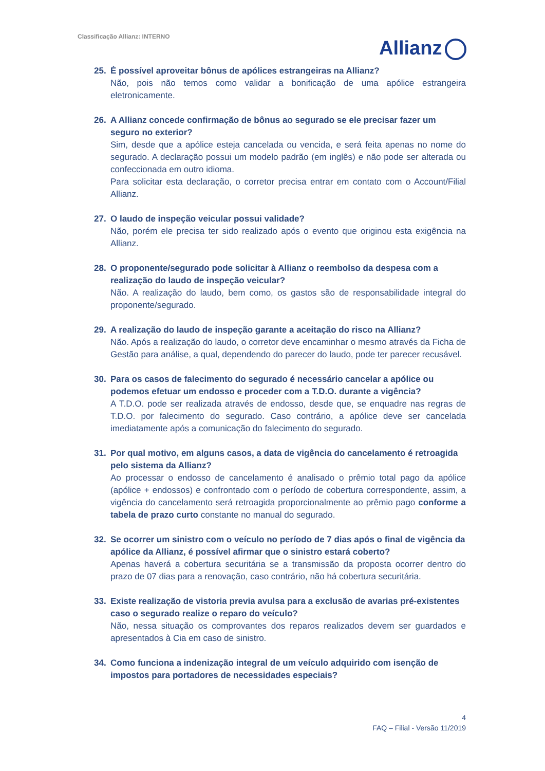Classificação Allianz: INTERNO
Allianz
25. É possível aproveitar bônus de apólices estrangeiras na Allianz?
Não, pois não temos como validar a bonificação de uma apólice estrangeira eletronicamente.
26. A Allianz concede confirmação de bônus ao segurado se ele precisar fazer um seguro no exterior?
Sim, desde que a apólice esteja cancelada ou vencida, e será feita apenas no nome do segurado. A declaração possui um modelo padrão (em inglês) e não pode ser alterada ou confeccionada em outro idioma.
Para solicitar esta declaração, o corretor precisa entrar em contato com o Account/Filial Allianz.
27. O laudo de inspeção veicular possui validade?
Não, porém ele precisa ter sido realizado após o evento que originou esta exigência na Allianz.
28. O proponente/segurado pode solicitar à Allianz o reembolso da despesa com a realização do laudo de inspeção veicular?
Não. A realização do laudo, bem como, os gastos são de responsabilidade integral do proponente/segurado.
29. A realização do laudo de inspeção garante a aceitação do risco na Allianz?
Não. Após a realização do laudo, o corretor deve encaminhar o mesmo através da Ficha de Gestão para análise, a qual, dependendo do parecer do laudo, pode ter parecer recusável.
30. Para os casos de falecimento do segurado é necessário cancelar a apólice ou podemos efetuar um endosso e proceder com a T.D.O. durante a vigência?
A T.D.O. pode ser realizada através de endosso, desde que, se enquadre nas regras de T.D.O. por falecimento do segurado. Caso contrário, a apólice deve ser cancelada imediatamente após a comunicação do falecimento do segurado.
31. Por qual motivo, em alguns casos, a data de vigência do cancelamento é retroagida pelo sistema da Allianz?
Ao processar o endosso de cancelamento é analisado o prêmio total pago da apólice (apólice + endossos) e confrontado com o período de cobertura correspondente, assim, a vigência do cancelamento será retroagida proporcionalmente ao prêmio pago conforme a tabela de prazo curto constante no manual do segurado.
32. Se ocorrer um sinistro com o veículo no período de 7 dias após o final de vigência da apólice da Allianz, é possível afirmar que o sinistro estará coberto?
Apenas haverá a cobertura securitária se a transmissão da proposta ocorrer dentro do prazo de 07 dias para a renovação, caso contrário, não há cobertura securitária.
33. Existe realização de vistoria previa avulsa para a exclusão de avarias pré-existentes caso o segurado realize o reparo do veículo?
Não, nessa situação os comprovantes dos reparos realizados devem ser guardados e apresentados à Cia em caso de sinistro.
34. Como funciona a indenização integral de um veículo adquirido com isenção de impostos para portadores de necessidades especiais?
4
FAQ – Filial - Versão 11/2019